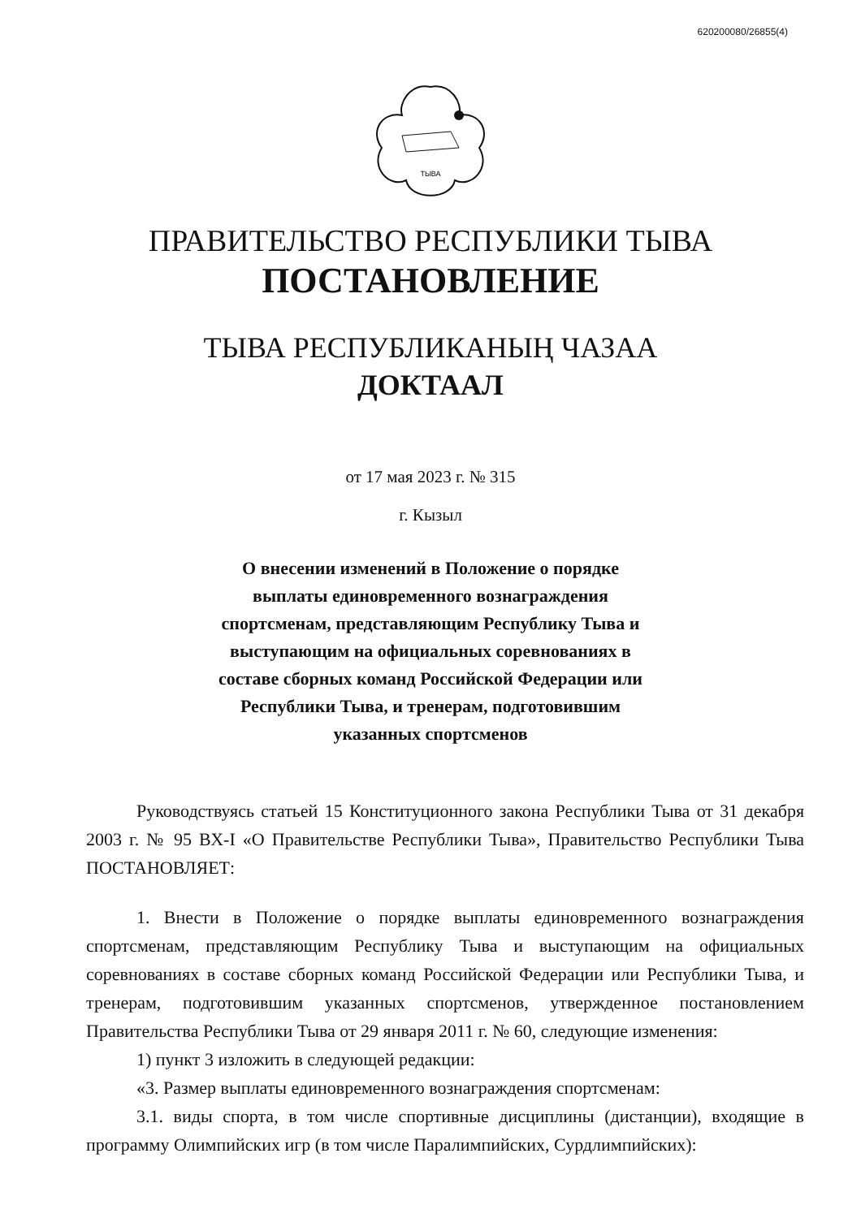620200080/26855(4)
ТЫВА
ПРАВИТЕЛЬСТВО РЕСПУБЛИКИ ТЫВА
ПОСТАНОВЛЕНИЕ
ТЫВА РЕСПУБЛИКАНЫҢ ЧАЗАА
ДОКТААЛ
от 17 мая 2023 г. № 315
г. Кызыл
О внесении изменений в Положение о порядке выплаты единовременного вознаграждения спортсменам, представляющим Республику Тыва и выступающим на официальных соревнованиях в составе сборных команд Российской Федерации или Республики Тыва, и тренерам, подготовившим указанных спортсменов
Руководствуясь статьей 15 Конституционного закона Республики Тыва от 31 декабря 2003 г. № 95 ВХ-I «О Правительстве Республики Тыва», Правительство Республики Тыва ПОСТАНОВЛЯЕТ:
1. Внести в Положение о порядке выплаты единовременного вознаграждения спортсменам, представляющим Республику Тыва и выступающим на официальных соревнованиях в составе сборных команд Российской Федерации или Республики Тыва, и тренерам, подготовившим указанных спортсменов, утвержденное постановлением Правительства Республики Тыва от 29 января 2011 г. № 60, следующие изменения:
1) пункт 3 изложить в следующей редакции:
«3. Размер выплаты единовременного вознаграждения спортсменам:
3.1. виды спорта, в том числе спортивные дисциплины (дистанции), входящие в программу Олимпийских игр (в том числе Паралимпийских, Сурдлимпийских):